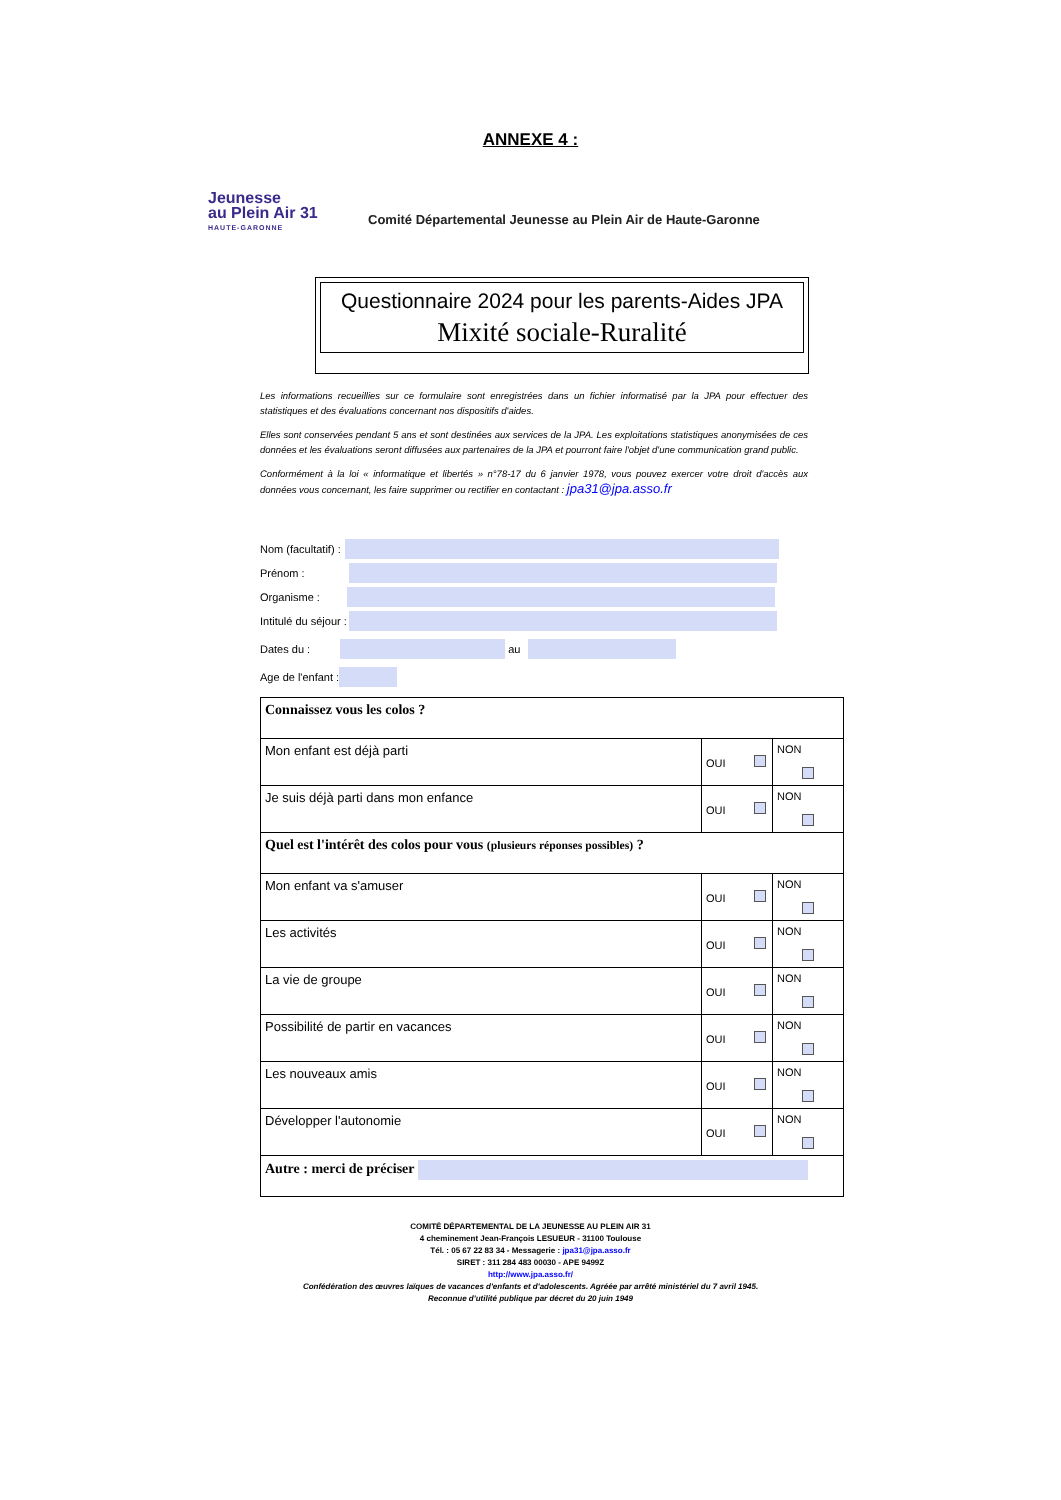ANNEXE 4 :
Jeunesse
au Plein Air 31
HAUTE-GARONNE
Comité Départemental Jeunesse au Plein Air de Haute-Garonne
Questionnaire 2024 pour les parents-Aides JPA
Mixité sociale-Ruralité
Les informations recueillies sur ce formulaire sont enregistrées dans un fichier informatisé par la JPA pour effectuer des statistiques et des évaluations concernant nos dispositifs d'aides.
Elles sont conservées pendant 5 ans et sont destinées aux services de la JPA. Les exploitations statistiques anonymisées de ces données et les évaluations seront diffusées aux partenaires de la JPA et pourront faire l'objet d'une communication grand public.
Conformément à la loi « informatique et libertés » n°78-17 du 6 janvier 1978, vous pouvez exercer votre droit d'accès aux données vous concernant, les faire supprimer ou rectifier en contactant : jpa31@jpa.asso.fr
Nom (facultatif) :
Prénom :
Organisme :
Intitulé du séjour :
Dates du : au
Age de l'enfant :
| Connaissez vous les colos ? | | |
| Mon enfant est déjà parti | OUI | NON |
| Je suis déjà parti dans mon enfance | OUI | NON |
| Quel est l'intérêt des colos pour vous (plusieurs réponses possibles) ? | | |
| Mon enfant va s'amuser | OUI | NON |
| Les activités | OUI | NON |
| La vie de groupe | OUI | NON |
| Possibilité de partir en vacances | OUI | NON |
| Les nouveaux amis | OUI | NON |
| Développer l'autonomie | OUI | NON |
| Autre : merci de préciser | | |
COMITÉ DÉPARTEMENTAL DE LA JEUNESSE AU PLEIN AIR 31
4 cheminement Jean-François LESUEUR - 31100 Toulouse
Tél. : 05 67 22 83 34 - Messagerie : jpa31@jpa.asso.fr
SIRET : 311 284 483 00030 - APE 9499Z
http://www.jpa.asso.fr/
Confédération des œuvres laïques de vacances d'enfants et d'adolescents. Agréée par arrêté ministériel du 7 avril 1945.
Reconnue d'utilité publique par décret du 20 juin 1949